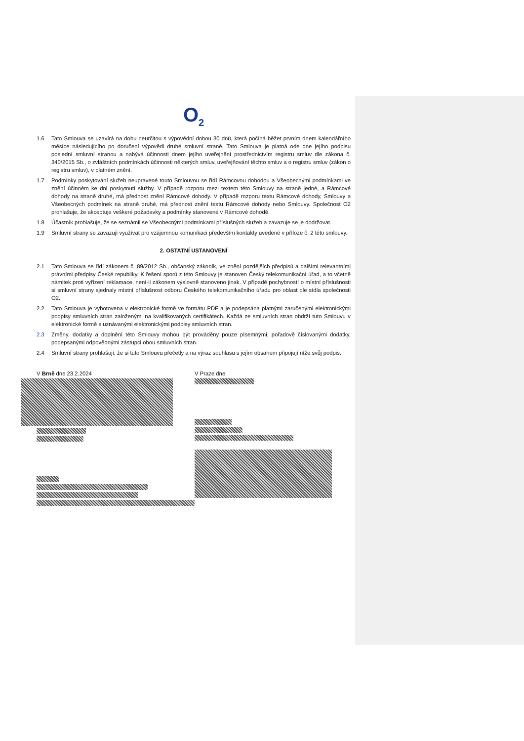O<sub>2</sub>
1.6 Tato Smlouva se uzavírá na dobu neurčitou s výpovědní dobou 30 dnů, která počíná běžet prvním dnem kalendářního měsíce následujícího po doručení výpovědi druhé smluvní straně. Tato Smlouva je platná ode dne jejího podpisu poslední smluvní stranou a nabývá účinnosti dnem jejího uveřejnění prostřednictvím registru smluv dle zákona č. 340/2015 Sb., o zvláštních podmínkách účinnosti některých smluv, uveřejňování těchto smluv a o registru smluv (zákon o registru smluv), v platném znění.
1.7 Podmínky poskytování služeb neupravené touto Smlouvou se řídí Rámcovou dohodou a Všeobecnými podmínkami ve znění účinném ke dni poskytnutí služby. V případě rozporu mezi textem této Smlouvy na straně jedné, a Rámcové dohody na straně druhé, má přednost znění Rámcové dohody. V případě rozporu textu Rámcové dohody, Smlouvy a Všeobecných podmínek na straně druhé, má přednost znění textu Rámcové dohody nebo Smlouvy. Společnost O2 prohlašuje, že akceptuje veškeré požadavky a podmínky stanovené v Rámcové dohodě.
1.8 Účastník prohlašuje, že se seznámil se Všeobecnými podmínkami příslušných služeb a zavazuje se je dodržovat.
1.9 Smluvní strany se zavazují využívat pro vzájemnou komunikaci především kontakty uvedené v příloze č. 2 této smlouvy.
2. OSTATNÍ USTANOVENÍ
2.1 Tato Smlouva se řídí zákonem č. 89/2012 Sb., občanský zákoník, ve znění pozdějších předpisů a dalšími relevantními právními předpisy České republiky. K řešení sporů z této Smlouvy je stanoven Český telekomunikační úřad, a to včetně námitek proti vyřízení reklamace, není-li zákonem výslovně stanoveno jinak. V případě pochybností o místní příslušnosti si smluvní strany sjednaly místní příslušnost odboru Českého telekomunikačního úřadu pro oblast dle sídla společnosti O2.
2.2 Tato Smlouva je vyhotovena v elektronické formě ve formátu PDF a je podepsána platnými zaručenými elektronickými podpisy smluvních stran založenými na kvalifikovaných certifikátech. Každá ze smluvních stran obdrží tuto Smlouvu v elektronické formě s uznávanými elektronickými podpisy smluvních stran.
2.3 Změny, dodatky a doplnění této Smlouvy mohou být prováděny pouze písemnými, pořadově číslovanými dodatky, podepsanými odpovědnými zástupci obou smluvních stran.
2.4 Smluvní strany prohlašují, že si tuto Smlouvu přečetly a na výraz souhlasu s jejím obsahem připojují níže svůj podpis.
V Brně dne 23.2.2024 V Praze dne